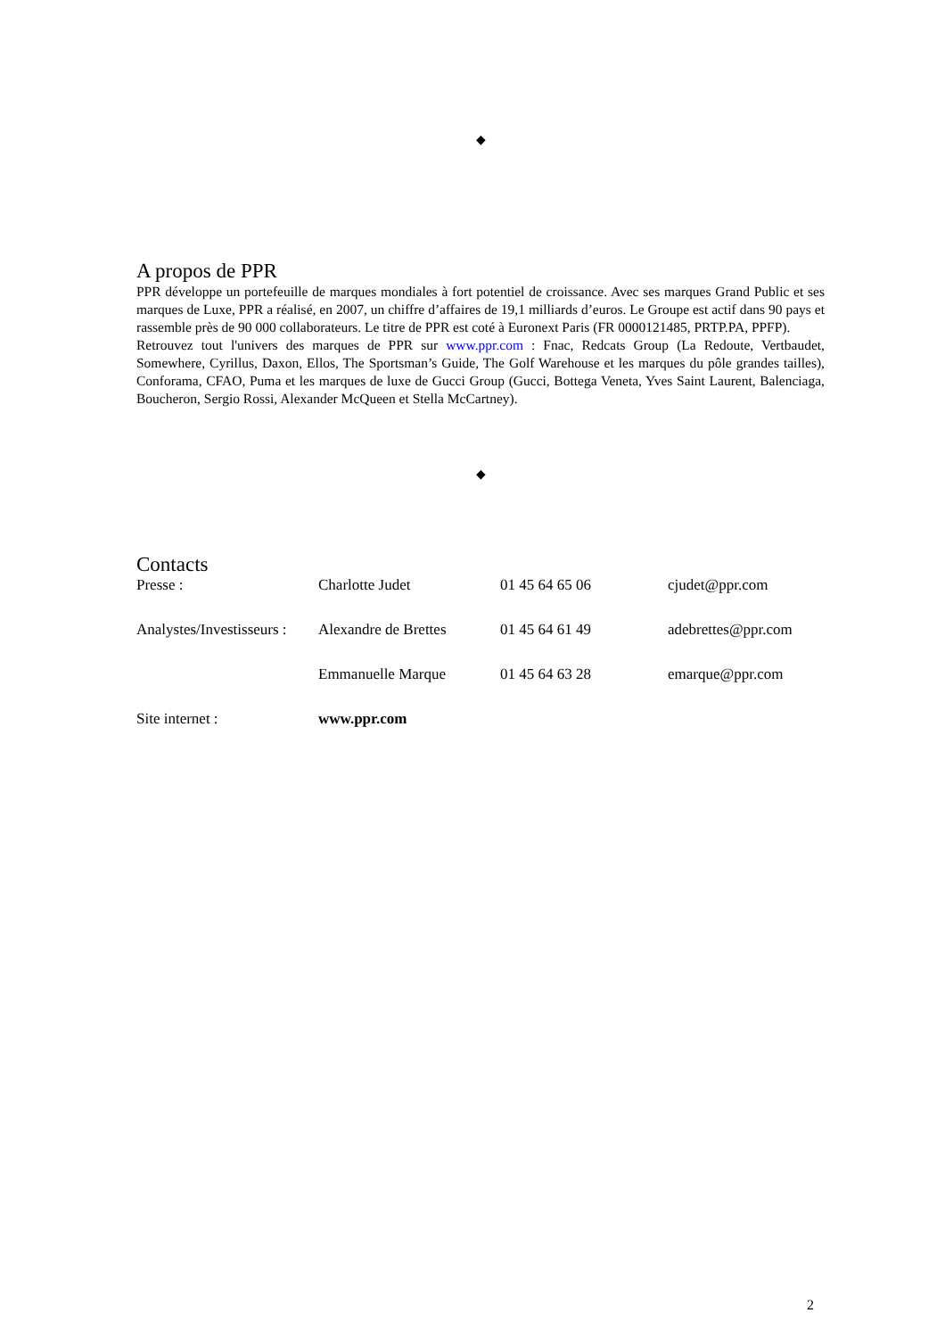◆
A propos de PPR
PPR développe un portefeuille de marques mondiales à fort potentiel de croissance. Avec ses marques Grand Public et ses marques de Luxe, PPR a réalisé, en 2007, un chiffre d’affaires de 19,1 milliards d’euros. Le Groupe est actif dans 90 pays et rassemble près de 90 000 collaborateurs. Le titre de PPR est coté à Euronext Paris (FR 0000121485, PRTP.PA, PPFP).
Retrouvez tout l'univers des marques de PPR sur www.ppr.com : Fnac, Redcats Group (La Redoute, Vertbaudet, Somewhere, Cyrillus, Daxon, Ellos, The Sportsman’s Guide, The Golf Warehouse et les marques du pôle grandes tailles), Conforama, CFAO, Puma et les marques de luxe de Gucci Group (Gucci, Bottega Veneta, Yves Saint Laurent, Balenciaga, Boucheron, Sergio Rossi, Alexander McQueen et Stella McCartney).
◆
Contacts
| Presse : | Charlotte Judet | 01 45 64 65 06 | cjudet@ppr.com |
| Analystes/Investisseurs : | Alexandre de Brettes | 01 45 64 61 49 | adebrettes@ppr.com |
| | Emmanuelle Marque | 01 45 64 63 28 | emarque@ppr.com |
| Site internet : | www.ppr.com | | |
2